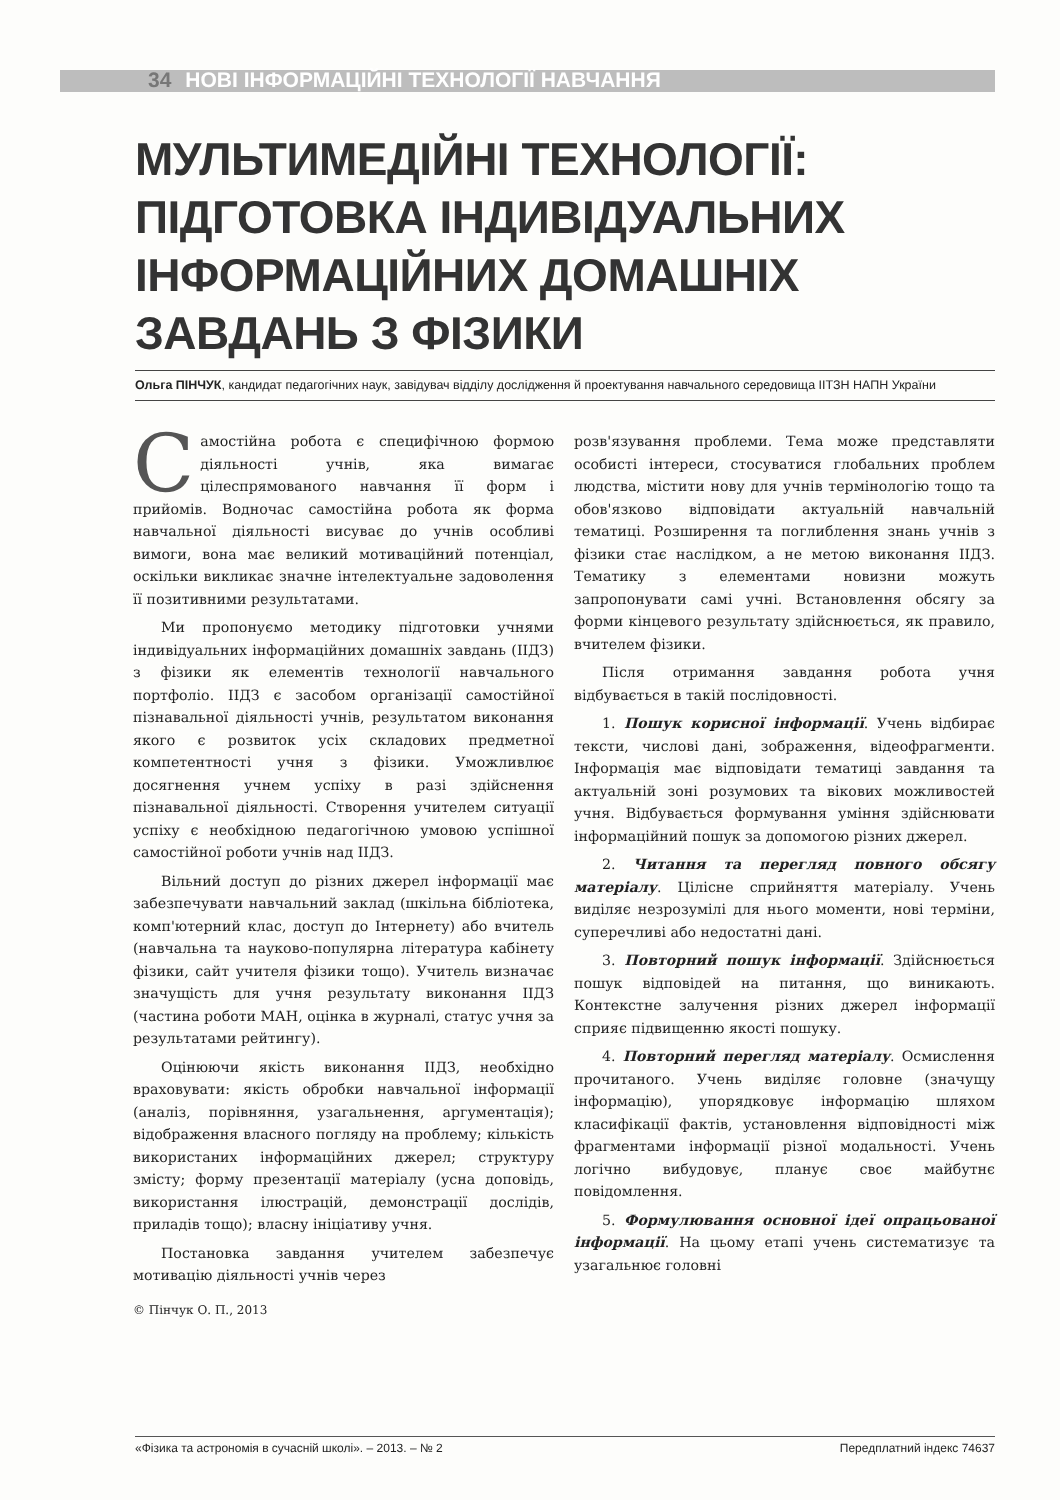34 НОВІ ІНФОРМАЦІЙНІ ТЕХНОЛОГІЇ НАВЧАННЯ
МУЛЬТИМЕДІЙНІ ТЕХНОЛОГІЇ:
ПІДГОТОВКА ІНДИВІДУАЛЬНИХ
ІНФОРМАЦІЙНИХ ДОМАШНІХ
ЗАВДАНЬ З ФІЗИКИ
Ольга ПІНЧУК, кандидат педагогічних наук, завідувач відділу дослідження й проектування навчального середовища ІІТЗН НАПН України
Самостійна робота є специфічною формою діяльності учнів, яка вимагає цілеспрямованого навчання її форм і прийомів. Водночас самостійна робота як форма навчальної діяльності висуває до учнів особливі вимоги, вона має великий мотиваційний потенціал, оскільки викликає значне інтелектуальне задоволення її позитивними результатами.
Ми пропонуємо методику підготовки учнями індивідуальних інформаційних домашніх завдань (ІІДЗ) з фізики як елементів технології навчального портфоліо. ІІДЗ є засобом організації самостійної пізнавальної діяльності учнів, результатом виконання якого є розвиток усіх складових предметної компетентності учня з фізики. Уможливлює досягнення учнем успіху в разі здійснення пізнавальної діяльності. Створення учителем ситуації успіху є необхідною педагогічною умовою успішної самостійної роботи учнів над ІІДЗ.
Вільний доступ до різних джерел інформації має забезпечувати навчальний заклад (шкільна бібліотека, комп'ютерний клас, доступ до Інтернету) або вчитель (навчальна та науково-популярна література кабінету фізики, сайт учителя фізики тощо). Учитель визначає значущість для учня результату виконання ІІДЗ (частина роботи МАН, оцінка в журналі, статус учня за результатами рейтингу).
Оцінюючи якість виконання ІІДЗ, необхідно враховувати: якість обробки навчальної інформації (аналіз, порівняння, узагальнення, аргументація); відображення власного погляду на проблему; кількість використаних інформаційних джерел; структуру змісту; форму презентації матеріалу (усна доповідь, використання ілюстрацій, демонстрації дослідів, приладів тощо); власну ініціативу учня.
Постановка завдання учителем забезпечує мотивацію діяльності учнів через
© Пінчук О. П., 2013
розв'язування проблеми. Тема може представляти особисті інтереси, стосуватися глобальних проблем людства, містити нову для учнів термінологію тощо та обов'язково відповідати актуальній навчальній тематиці. Розширення та поглиблення знань учнів з фізики стає наслідком, а не метою виконання ІІДЗ. Тематику з елементами новизни можуть запропонувати самі учні. Встановлення обсягу за форми кінцевого результату здійснюється, як правило, вчителем фізики.
Після отримання завдання робота учня відбувається в такій послідовності.
1. Пошук корисної інформації. Учень відбирає тексти, числові дані, зображення, відеофрагменти. Інформація має відповідати тематиці завдання та актуальній зоні розумових та вікових можливостей учня. Відбувається формування уміння здійснювати інформаційний пошук за допомогою різних джерел.
2. Читання та перегляд повного обсягу матеріалу. Цілісне сприйняття матеріалу. Учень виділяє незрозумілі для нього моменти, нові терміни, суперечливі або недостатні дані.
3. Повторний пошук інформації. Здійснюється пошук відповідей на питання, що виникають. Контекстне залучення різних джерел інформації сприяє підвищенню якості пошуку.
4. Повторний перегляд матеріалу. Осмислення прочитаного. Учень виділяє головне (значущу інформацію), упорядковує інформацію шляхом класифікації фактів, установлення відповідності між фрагментами інформації різної модальності. Учень логічно вибудовує, планує своє майбутнє повідомлення.
5. Формулювання основної ідеї опрацьованої інформації. На цьому етапі учень систематизує та узагальнює головні
«Фізика та астрономія в сучасній школі». – 2013. – № 2 Передплатний індекс 74637